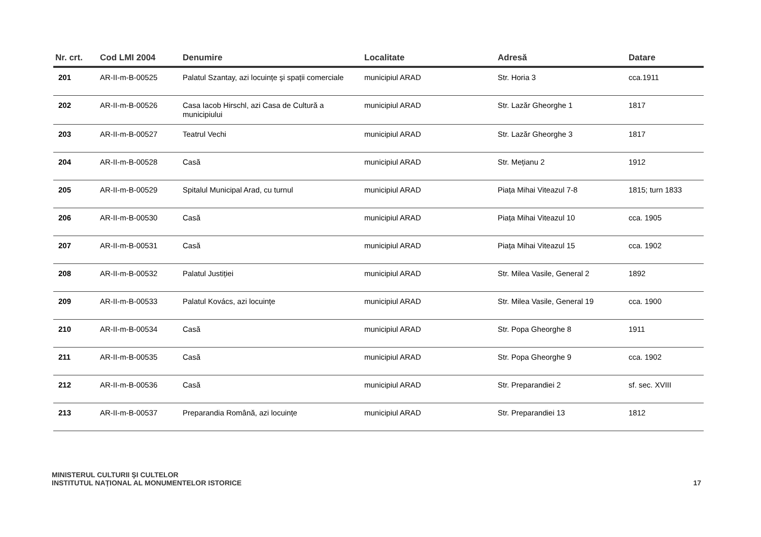| Nr. crt. | Cod LMI 2004 | Denumire | Localitate | Adresă | Datare |
| --- | --- | --- | --- | --- | --- |
| 201 | AR-II-m-B-00525 | Palatul Szantay, azi locuințe şi spații comerciale | municipiul ARAD | Str. Horia 3 | cca.1911 |
| 202 | AR-II-m-B-00526 | Casa Iacob Hirschl, azi Casa de Cultură a municipiului | municipiul ARAD | Str. Lazăr Gheorghe 1 | 1817 |
| 203 | AR-II-m-B-00527 | Teatrul Vechi | municipiul ARAD | Str. Lazăr Gheorghe 3 | 1817 |
| 204 | AR-II-m-B-00528 | Casă | municipiul ARAD | Str. Mețianu 2 | 1912 |
| 205 | AR-II-m-B-00529 | Spitalul Municipal Arad, cu turnul | municipiul ARAD | Piața Mihai Viteazul 7-8 | 1815; turn 1833 |
| 206 | AR-II-m-B-00530 | Casă | municipiul ARAD | Piața Mihai Viteazul 10 | cca. 1905 |
| 207 | AR-II-m-B-00531 | Casă | municipiul ARAD | Piața Mihai Viteazul 15 | cca. 1902 |
| 208 | AR-II-m-B-00532 | Palatul Justiției | municipiul ARAD | Str. Milea Vasile, General 2 | 1892 |
| 209 | AR-II-m-B-00533 | Palatul Kovács, azi locuințe | municipiul ARAD | Str. Milea Vasile, General 19 | cca. 1900 |
| 210 | AR-II-m-B-00534 | Casă | municipiul ARAD | Str. Popa Gheorghe 8 | 1911 |
| 211 | AR-II-m-B-00535 | Casă | municipiul ARAD | Str. Popa Gheorghe 9 | cca. 1902 |
| 212 | AR-II-m-B-00536 | Casă | municipiul ARAD | Str. Preparandiei 2 | sf. sec. XVIII |
| 213 | AR-II-m-B-00537 | Preparandia Română, azi locuințe | municipiul ARAD | Str. Preparandiei 13 | 1812 |
MINISTERUL CULTURII ŞI CULTELOR
INSTITUTUL NAȚIONAL AL MONUMENTELOR ISTORICE
17